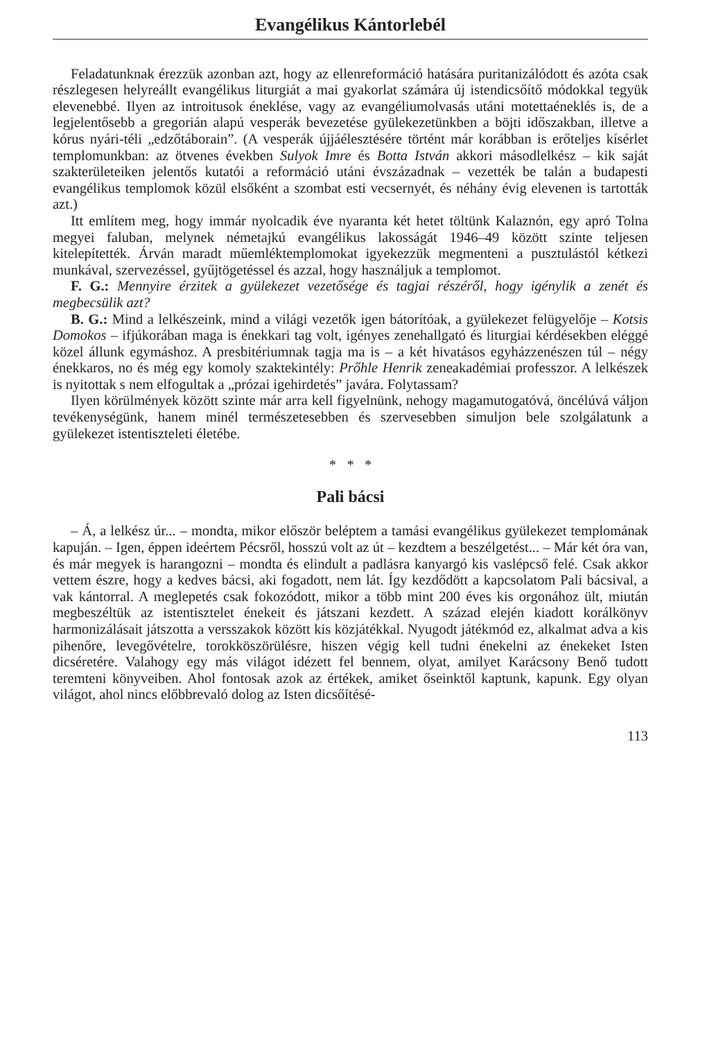Evangélikus Kántorlebél
Feladatunknak érezzük azonban azt, hogy az ellenreformáció hatására puritanizálódott és azóta csak részlegesen helyreállt evangélikus liturgiát a mai gyakorlat számára új istendicsőítő módokkal tegyük elevenebbé. Ilyen az introitusok éneklése, vagy az evangéliumolvasás utáni motettaéneklés is, de a legjelentősebb a gregorián alapú vesperák bevezetése gyülekezetünkben a böjti időszakban, illetve a kórus nyári-téli „edzőtáborain”. (A vesperák újjáélesztésére történt már korábban is erőteljes kísérlet templomunkban: az ötvenes években Sulyok Imre és Botta István akkori másodlelkész – kik saját szakterületeiken jelentős kutatói a reformáció utáni évszázadnak – vezették be talán a budapesti evangélikus templomok közül elsőként a szombat esti vecsernyét, és néhány évig elevenen is tartották azt.)
Itt említem meg, hogy immár nyolcadik éve nyaranta két hetet töltünk Kalaznón, egy apró Tolna megyei faluban, melynek németajkú evangélikus lakosságát 1946–49 között szinte teljesen kitelepítették. Árván maradt műemléktemplomokat igyekezzük megmenteni a pusztulástól kétkezi munkával, szervezéssel, gyűjtögetéssel és azzal, hogy használjuk a templomot.
F. G.: Mennyire érzitek a gyülekezet vezetősége és tagjai részéről, hogy igénylik a zenét és megbecsülik azt?
B. G.: Mind a lelkészeink, mind a világi vezetők igen bátorítóak, a gyülekezet felügyelője – Kotsis Domokos – ifjúkorában maga is énekkari tag volt, igényes zenehallgató és liturgiai kérdésekben eléggé közel állunk egymáshoz. A presbitériumnak tagja ma is – a két hivatásos egyházzenészen túl – négy énekkaros, no és még egy komoly szaktekintély: Prőhle Henrik zeneakadémiai professzor. A lelkészek is nyitottak s nem elfogultak a „prózai igehirdetés” javára. Folytassam?
Ilyen körülmények között szinte már arra kell figyelnünk, nehogy magamutogatóvá, öncélúvá váljon tevékenységünk, hanem minél természetesebben és szervesebben simuljon bele szolgálatunk a gyülekezet istentiszteleti életébe.
* * *
Pali bácsi
– Á, a lelkész úr... – mondta, mikor először beléptem a tamási evangélikus gyülekezet templomának kapuján. – Igen, éppen ideértem Pécsről, hosszú volt az út – kezdtem a beszélgetést... – Már két óra van, és már megyek is harangozni – mondta és elindult a padlásra kanyargó kis vaslépcső felé. Csak akkor vettem észre, hogy a kedves bácsi, aki fogadott, nem lát. Így kezdődött a kapcsolatom Pali bácsival, a vak kántorral. A meglepetés csak fokozódott, mikor a több mint 200 éves kis orgonához ült, miután megbeszéltük az istentisztelet énekeit és játszani kezdett. A század elején kiadott korálkönyv harmonizálásait játszotta a versszakok között kis közjátékkal. Nyugodt játékmód ez, alkalmat adva a kis pihenőre, levegővételre, torokköszörülésre, hiszen végig kell tudni énekelni az énekeket Isten dicséretére. Valahogy egy más világot idézett fel bennem, olyat, amilyet Karácsony Benő tudott teremteni könyveiben. Ahol fontosak azok az értékek, amiket őseinktől kaptunk, kapunk. Egy olyan világot, ahol nincs előbbrevaló dolog az Isten dicsőítésé-
113